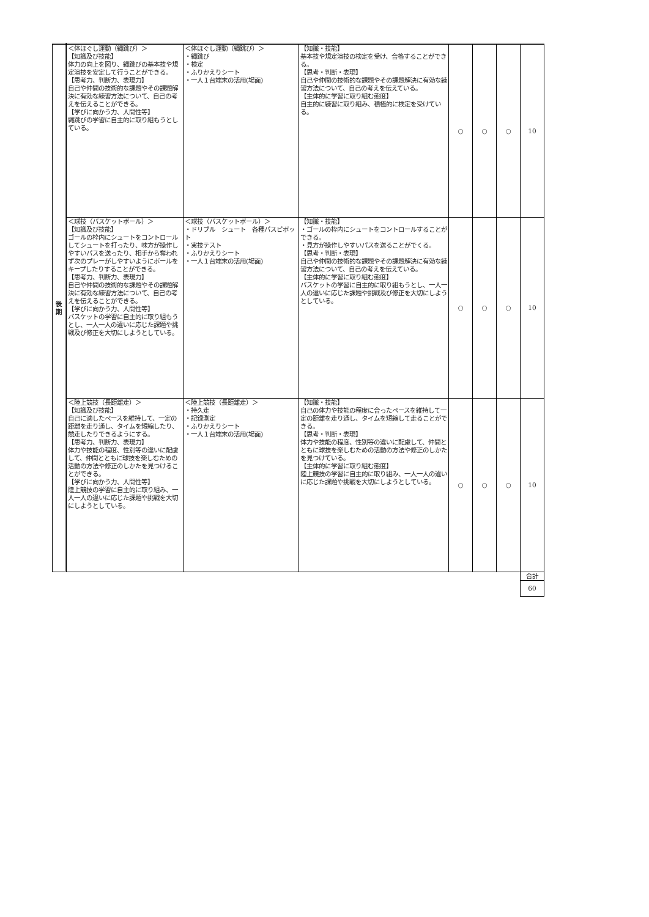| 後 期 | ＜体ほぐし運動（縄跳び）＞ 【知識及び技能】 体力の向上を図り、縄跳びの基本技や規定演技を安定して行うことができる。 【思考力、判断力、表現力】 自己や仲間の技術的な課題やその課題解決に有効な練習方法について、自己の考えを伝えることができる。 【学びに向かう力、人間性等】 縄跳びの学習に自主的に取り組もうとしている。 | ＜体ほぐし運動（縄跳び）＞ ・縄跳び ・検定 ・ふりかえりシート ・一人１台端末の活用(場面) | 【知識・技能】 基本技や規定演技の検定を受け、合格することができる。 【思考・判断・表現】 自己や仲間の技術的な課題やその課題解決に有効な練習方法について、自己の考えを伝えている。 【主体的に学習に取り組む態度】 自主的に練習に取り組み、積極的に検定を受けている。 | ○ | ○ | ○ | 10 |
| | ＜球技（バスケットボール）＞ 【知識及び技能】 ゴールの枠内にシュートをコントロールしてシュートを打ったり、味方が操作しやすいパスを送ったり、相手から奪われず次のプレーがしやすいようにボールをキープしたりすることができる。 【思考力、判断力、表現力】 自己や仲間の技術的な課題やその課題解決に有効な練習方法について、自己の考えを伝えることができる。 【学びに向かう力、人間性等】 バスケットの学習に自主的に取り組もうとし、一人一人の違いに応じた課題や挑戦及び修正を大切にしようとしている。 | ＜球技（バスケットボール）＞ ・ドリブル シュート 各種パスピボット ・実技テスト ・ふりかえりシート ・一人１台端末の活用(場面) | 【知識・技能】 ・ゴールの枠内にシュートをコントロールすることができる。 ・見方が操作しやすいパスを送ることがでくる。 【思考・判断・表現】 自己や仲間の技術的な課題やその課題解決に有効な練習方法について、自己の考えを伝えている。 【主体的に学習に取り組む態度】 バスケットの学習に自主的に取り組もうとし、一人一人の違いに応じた課題や挑戦及び修正を大切にしようとしている。 | ○ | ○ | ○ | 10 |
| | ＜陸上競技（長距離走）＞ 【知識及び技能】 自己に適したペースを維持して、一定の距離を走り通し、タイムを短縮したり、競走したりできるようにする。 【思考力、判断力、表現力】 体力や技能の程度、性別等の違いに配慮して、仲間とともに球技を楽しむための活動の方法や修正のしかたを見つけることができる。 【学びに向かう力、人間性等】 陸上競技の学習に自主的に取り組み、一人一人の違いに応じた課題や挑戦を大切にしようとしている。 | ＜陸上競技（長距離走）＞ ・持久走 ・記録測定 ・ふりかえりシート ・一人１台端末の活用(場面) | 【知識・技能】 自己の体力や技能の程度に合ったペースを維持して一定の距離を走り通し、タイムを短縮して走ることができる。 【思考・判断・表現】 体力や技能の程度、性別等の違いに配慮して、仲間とともに球技を楽しむための活動の方法や修正のしかたを見つけている。 【主体的に学習に取り組む態度】 陸上競技の学習に自主的に取り組み、一人一人の違いに応じた課題や挑戦を大切にしようとしている。 | ○ | ○ | ○ | 10 |
| | | | | | | | 合計 |
| | | | | | | | 60 |